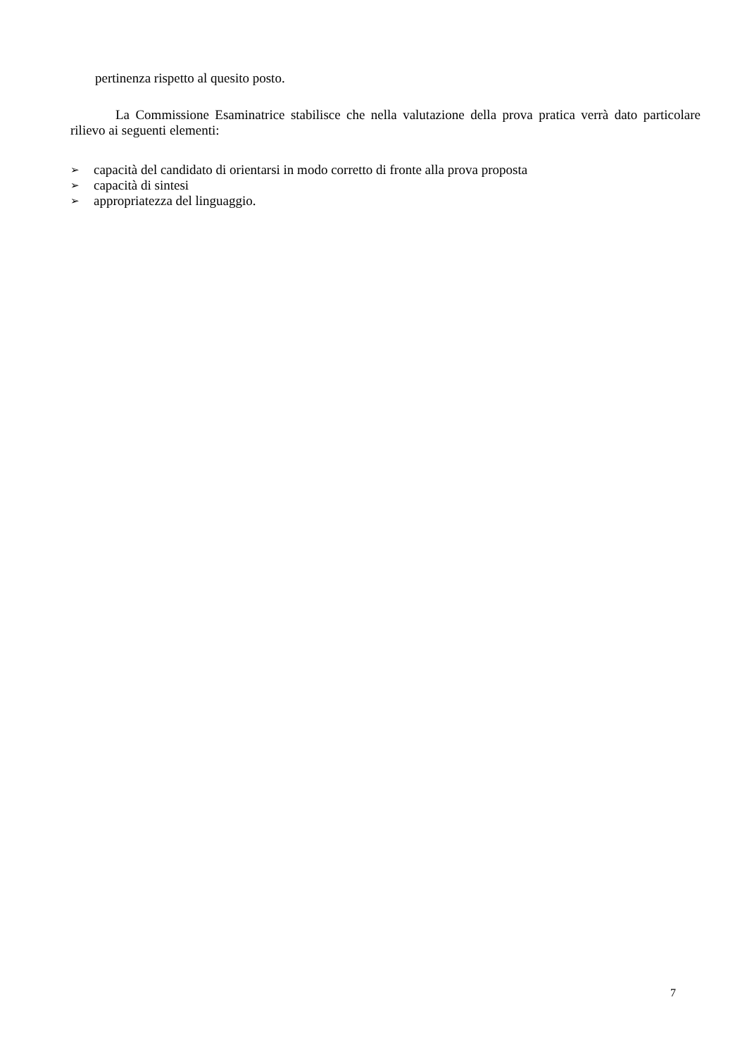pertinenza rispetto al quesito posto.
La Commissione Esaminatrice stabilisce che nella valutazione della prova pratica verrà dato particolare rilievo ai seguenti elementi:
➢ capacità del candidato di orientarsi in modo corretto di fronte alla prova proposta
➢ capacità di sintesi
➢ appropriatezza del linguaggio.
7